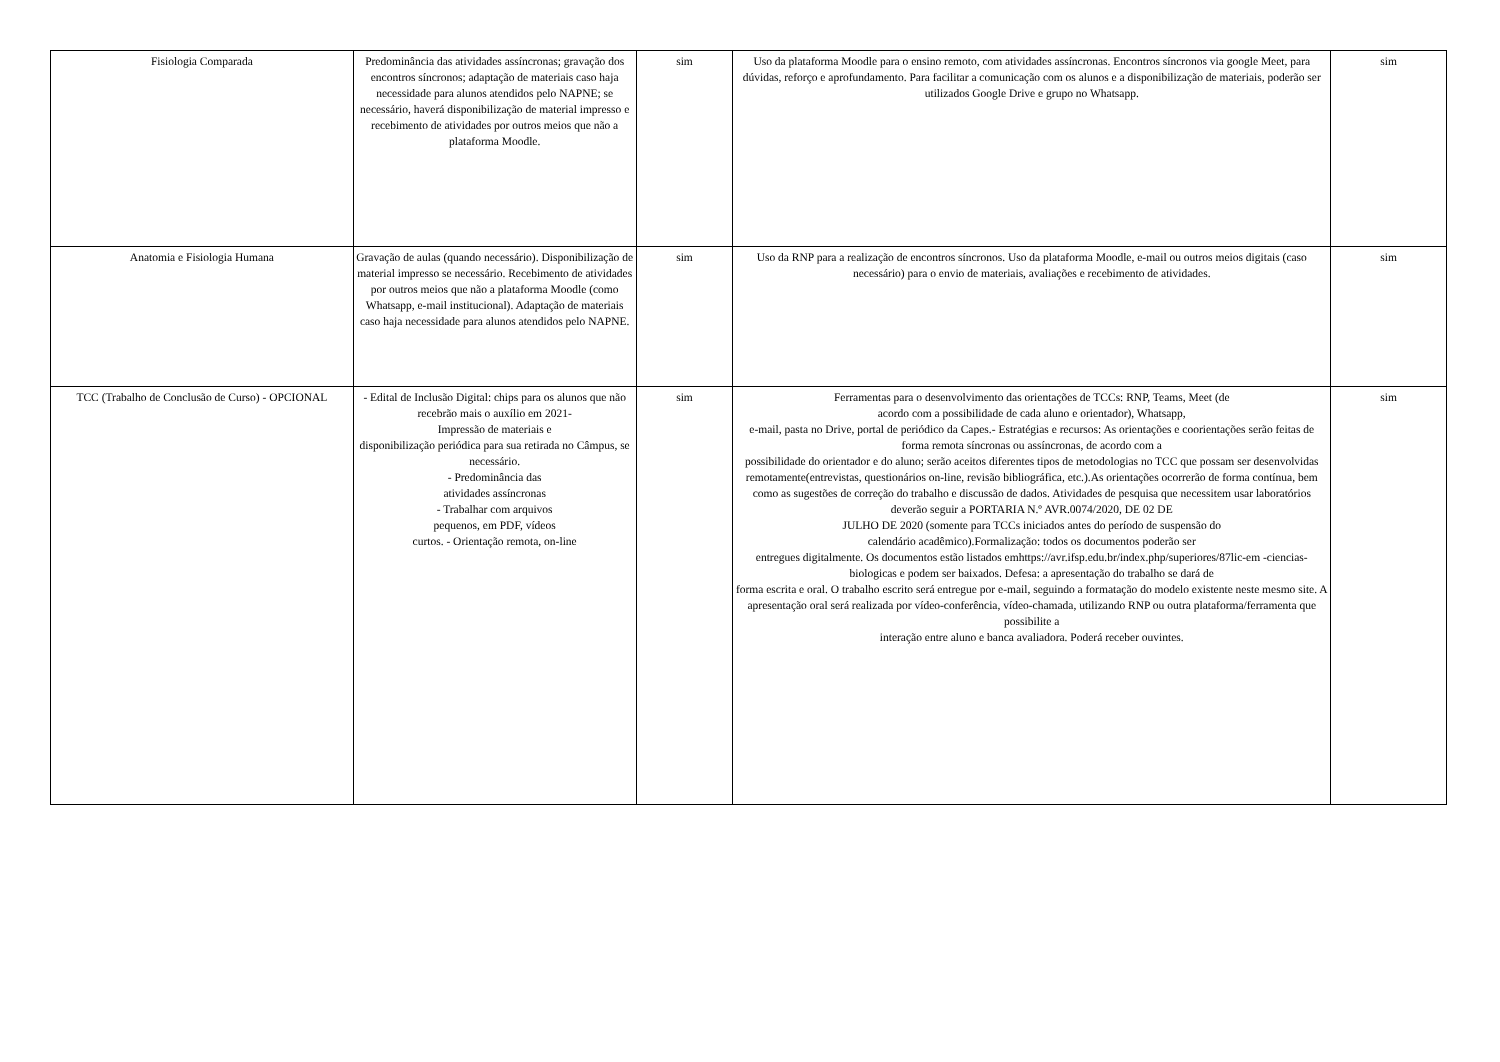| Fisiologia Comparada | Predominância das atividades assíncronas; gravação dos encontros síncronos; adaptação de materiais caso haja necessidade para alunos atendidos pelo NAPNE; se necessário, haverá disponibilização de material impresso e recebimento de atividades por outros meios que não a plataforma Moodle. | sim | Uso da plataforma Moodle para o ensino remoto, com atividades assíncronas. Encontros síncronos via google Meet, para dúvidas, reforço e aprofundamento. Para facilitar a comunicação com os alunos e a disponibilização de materiais, poderão ser utilizados Google Drive e grupo no Whatsapp. | sim |
| Anatomia e Fisiologia Humana | Gravação de aulas (quando necessário). Disponibilização de material impresso se necessário. Recebimento de atividades por outros meios que não a plataforma Moodle (como Whatsapp, e-mail institucional). Adaptação de materiais caso haja necessidade para alunos atendidos pelo NAPNE. | sim | Uso da RNP para a realização de encontros síncronos. Uso da plataforma Moodle, e-mail ou outros meios digitais (caso necessário) para o envio de materiais, avaliações e recebimento de atividades. | sim |
| TCC (Trabalho de Conclusão de Curso) - OPCIONAL | - Edital de Inclusão Digital: chips para os alunos que não recebrão mais o auxílio em 2021- Impressão de materiais e disponibilização periódica para sua retirada no Câmpus, se necessário. - Predominância das atividades assíncronas - Trabalhar com arquivos pequenos, em PDF, vídeos curtos. - Orientação remota, on-line | sim | Ferramentas para o desenvolvimento das orientações de TCCs: RNP, Teams, Meet (de acordo com a possibilidade de cada aluno e orientador), Whatsapp, e-mail, pasta no Drive, portal de periódico da Capes.- Estratégias e recursos: As orientações e coorientações serão feitas de forma remota síncronas ou assíncronas, de acordo com a possibilidade do orientador e do aluno; serão aceitos diferentes tipos de metodologias no TCC que possam ser desenvolvidas remotamente(entrevistas, questionários on-line, revisão bibliográfica, etc.).As orientações ocorrerão de forma contínua, bem como as sugestões de correção do trabalho e discussão de dados. Atividades de pesquisa que necessitem usar laboratórios deverão seguir a PORTARIA N.º AVR.0074/2020, DE 02 DE JULHO DE 2020 (somente para TCCs iniciados antes do período de suspensão do calendário acadêmico).Formalização: todos os documentos poderão ser entregues digitalmente. Os documentos estão listados emhttps://avr.ifsp.edu.br/index.php/superiores/87lic-em -ciencias-biologicas e podem ser baixados. Defesa: a apresentação do trabalho se dará de forma escrita e oral. O trabalho escrito será entregue por e-mail, seguindo a formatação do modelo existente neste mesmo site. A apresentação oral será realizada por vídeo-conferência, vídeo-chamada, utilizando RNP ou outra plataforma/ferramenta que possibilite a interação entre aluno e banca avaliadora. Poderá receber ouvintes. | sim |